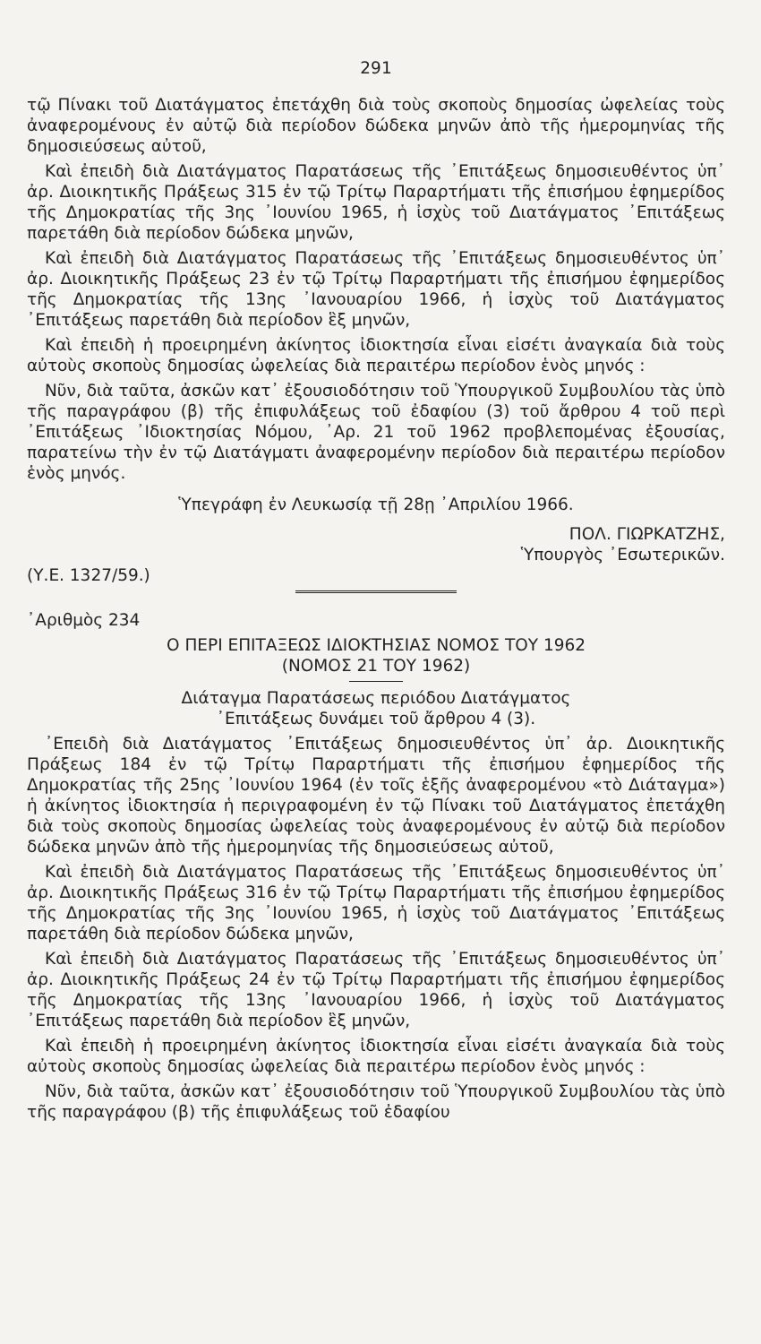291
τῷ Πίνακι τοῦ Διατάγματος ἐπετάχθη διὰ τοὺς σκοποὺς δημοσίας ὠφελείας τοὺς ἀναφερομένους ἐν αὐτῷ διὰ περίοδον δώδεκα μηνῶν ἀπὸ τῆς ἡμερομηνίας τῆς δημοσιεύσεως αὐτοῦ,
Καὶ ἐπειδὴ διὰ Διατάγματος Παρατάσεως τῆς ᾿Επιτάξεως δημοσιευθέντος ὑπ᾿ ἀρ. Διοικητικῆς Πράξεως 315 ἐν τῷ Τρίτῳ Παραρτήματι τῆς ἐπισήμου ἐφημερίδος τῆς Δημοκρατίας τῆς 3ης ᾿Ιουνίου 1965, ἡ ἰσχὺς τοῦ Διατάγματος ᾿Επιτάξεως παρετάθη διὰ περίοδον δώδεκα μηνῶν,
Καὶ ἐπειδὴ διὰ Διατάγματος Παρατάσεως τῆς ᾿Επιτάξεως δημοσιευθέντος ὑπ᾿ ἀρ. Διοικητικῆς Πράξεως 23 ἐν τῷ Τρίτῳ Παραρτήματι τῆς ἐπισήμου ἐφημερίδος τῆς Δημοκρατίας τῆς 13ης ᾿Ιανουαρίου 1966, ἡ ἰσχὺς τοῦ Διατάγματος ᾿Επιτάξεως παρετάθη διὰ περίοδον ἓξ μηνῶν,
Καὶ ἐπειδὴ ἡ προειρημένη ἀκίνητος ἰδιοκτησία εἶναι εἰσέτι ἀναγκαία διὰ τοὺς αὐτοὺς σκοποὺς δημοσίας ὠφελείας διὰ περαιτέρω περίοδον ἑνὸς μηνός :
Νῦν, διὰ ταῦτα, ἀσκῶν κατ᾿ ἐξουσιοδότησιν τοῦ Ὑπουργικοῦ Συμβουλίου τὰς ὑπὸ τῆς παραγράφου (β) τῆς ἐπιφυλάξεως τοῦ ἐδαφίου (3) τοῦ ἄρθρου 4 τοῦ περὶ ᾿Επιτάξεως ᾿Ιδιοκτησίας Νόμου, ᾿Αρ. 21 τοῦ 1962 προβλεπομένας ἐξουσίας, παρατείνω τὴν ἐν τῷ Διατάγματι ἀναφερομένην περίοδον διὰ περαιτέρω περίοδον ἑνὸς μηνός.
Ὑπεγράφη ἐν Λευκωσίᾳ τῇ 28ῃ ᾿Απριλίου 1966.
ΠΟΛ. ΓΙΩΡΚΑΤΖΗΣ,
Ὑπουργὸς ᾿Εσωτερικῶν.
(Υ.Ε. 1327/59.)
᾿Αριθμὸς 234
Ο ΠΕΡΙ ΕΠΙΤΑΞΕΩΣ ΙΔΙΟΚΤΗΣΙΑΣ ΝΟΜΟΣ ΤΟΥ 1962
(ΝΟΜΟΣ 21 ΤΟΥ 1962)
Διάταγμα Παρατάσεως περιόδου Διατάγματος
᾿Επιτάξεως δυνάμει τοῦ ἄρθρου 4 (3).
᾿Επειδὴ διὰ Διατάγματος ᾿Επιτάξεως δημοσιευθέντος ὑπ᾿ ἀρ. Διοικητικῆς Πράξεως 184 ἐν τῷ Τρίτῳ Παραρτήματι τῆς ἐπισήμου ἐφημερίδος τῆς Δημοκρατίας τῆς 25ης ᾿Ιουνίου 1964 (ἐν τοῖς ἑξῆς ἀναφερομένου «τὸ Διάταγμα») ἡ ἀκίνητος ἰδιοκτησία ἡ περιγραφομένη ἐν τῷ Πίνακι τοῦ Διατάγματος ἐπετάχθη διὰ τοὺς σκοποὺς δημοσίας ὠφελείας τοὺς ἀναφερομένους ἐν αὐτῷ διὰ περίοδον δώδεκα μηνῶν ἀπὸ τῆς ἡμερομηνίας τῆς δημοσιεύσεως αὐτοῦ,
Καὶ ἐπειδὴ διὰ Διατάγματος Παρατάσεως τῆς ᾿Επιτάξεως δημοσιευθέντος ὑπ᾿ ἀρ. Διοικητικῆς Πράξεως 316 ἐν τῷ Τρίτῳ Παραρτήματι τῆς ἐπισήμου ἐφημερίδος τῆς Δημοκρατίας τῆς 3ης ᾿Ιουνίου 1965, ἡ ἰσχὺς τοῦ Διατάγματος ᾿Επιτάξεως παρετάθη διὰ περίοδον δώδεκα μηνῶν,
Καὶ ἐπειδὴ διὰ Διατάγματος Παρατάσεως τῆς ᾿Επιτάξεως δημοσιευθέντος ὑπ᾿ ἀρ. Διοικητικῆς Πράξεως 24 ἐν τῷ Τρίτῳ Παραρτήματι τῆς ἐπισήμου ἐφημερίδος τῆς Δημοκρατίας τῆς 13ης ᾿Ιανουαρίου 1966, ἡ ἰσχὺς τοῦ Διατάγματος ᾿Επιτάξεως παρετάθη διὰ περίοδον ἓξ μηνῶν,
Καὶ ἐπειδὴ ἡ προειρημένη ἀκίνητος ἰδιοκτησία εἶναι εἰσέτι ἀναγκαία διὰ τοὺς αὐτοὺς σκοποὺς δημοσίας ὠφελείας διὰ περαιτέρω περίοδον ἑνὸς μηνός :
Νῦν, διὰ ταῦτα, ἀσκῶν κατ᾿ ἐξουσιοδότησιν τοῦ Ὑπουργικοῦ Συμβουλίου τὰς ὑπὸ τῆς παραγράφου (β) τῆς ἐπιφυλάξεως τοῦ ἐδαφίου